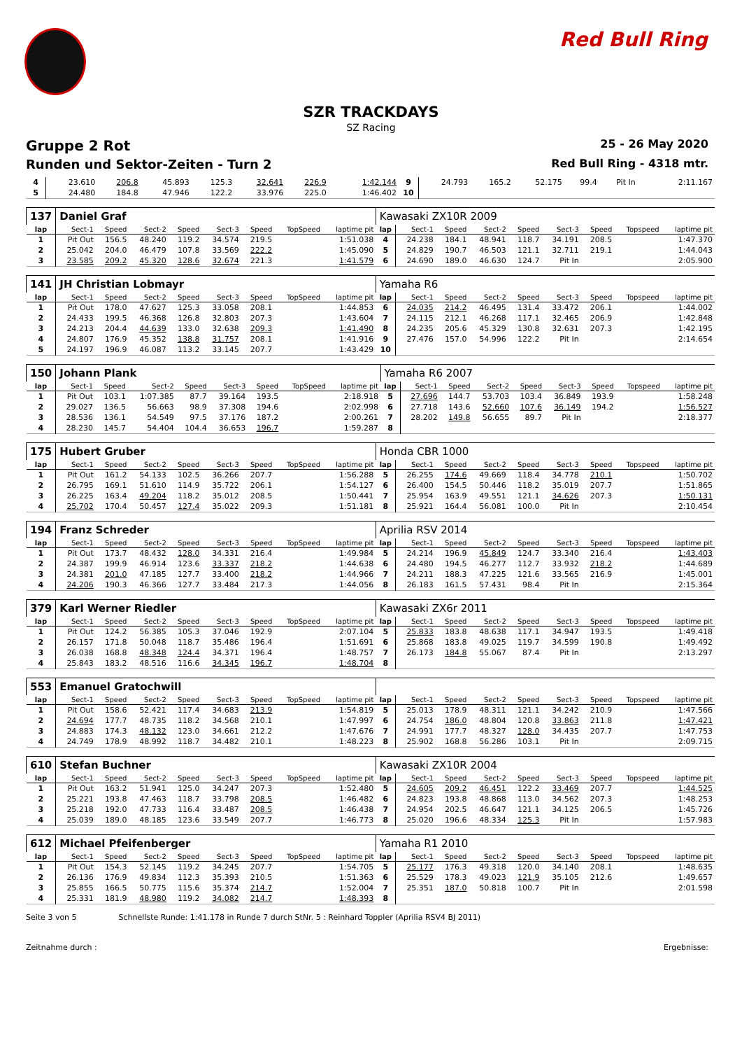Red Bull Ring
SZR TRACKDAYS
SZ Racing
Gruppe 2 Rot 25 - 26 May 2020
Runden und Sektor-Zeiten - Turn 2 Red Bull Ring - 4318 mtr.
| 4 | 23.610 | 206.8 | 45.893 | 125.3 | 32.641 | 226.9 | | 1:42.144 | 9 | 24.793 | 165.2 | 52.175 | 99.4 | Pit In | | | 2:11.167 |
| 5 | 24.480 | 184.8 | 47.946 | 122.2 | 33.976 | 225.0 | | 1:46.402 | 10 | | | | | | | | |
| 137 | Daniel Graf | | | | | | | | Kawasaki ZX10R 2009 | | | | | | | | |
| lap | Sect-1 | Speed | Sect-2 | Speed | Sect-3 | Speed | TopSpeed | laptime pit | lap | Sect-1 | Speed | Sect-2 | Speed | Sect-3 | Speed | Topspeed | laptime pit |
| 1 | Pit Out | 156.5 | 48.240 | 119.2 | 34.574 | 219.5 | | 1:51.038 | 4 | 24.238 | 184.1 | 48.941 | 118.7 | 34.191 | 208.5 | | 1:47.370 |
| 2 | 25.042 | 204.0 | 46.479 | 107.8 | 33.569 | 222.2 | | 1:45.090 | 5 | 24.829 | 190.7 | 46.503 | 121.1 | 32.711 | 219.1 | | 1:44.043 |
| 3 | 23.585 | 209.2 | 45.320 | 128.6 | 32.674 | 221.3 | | 1:41.579 | 6 | 24.690 | 189.0 | 46.630 | 124.7 | Pit In | | | 2:05.900 |
| 141 | JH Christian Lobmayr | | | | | | | | Yamaha R6 | | | | | | | | |
| lap | Sect-1 | Speed | Sect-2 | Speed | Sect-3 | Speed | TopSpeed | laptime pit | lap | Sect-1 | Speed | Sect-2 | Speed | Sect-3 | Speed | Topspeed | laptime pit |
| 1 | Pit Out | 178.0 | 47.627 | 125.3 | 33.058 | 208.1 | | 1:44.853 | 6 | 24.035 | 214.2 | 46.495 | 131.4 | 33.472 | 206.1 | | 1:44.002 |
| 2 | 24.433 | 199.5 | 46.368 | 126.8 | 32.803 | 207.3 | | 1:43.604 | 7 | 24.115 | 212.1 | 46.268 | 117.1 | 32.465 | 206.9 | | 1:42.848 |
| 3 | 24.213 | 204.4 | 44.639 | 133.0 | 32.638 | 209.3 | | 1:41.490 | 8 | 24.235 | 205.6 | 45.329 | 130.8 | 32.631 | 207.3 | | 1:42.195 |
| 4 | 24.807 | 176.9 | 45.352 | 138.8 | 31.757 | 208.1 | | 1:41.916 | 9 | 27.476 | 157.0 | 54.996 | 122.2 | Pit In | | | 2:14.654 |
| 5 | 24.197 | 196.9 | 46.087 | 113.2 | 33.145 | 207.7 | | 1:43.429 | 10 | | | | | | | | |
| 150 | Johann Plank | | | | | | | | Yamaha R6 2007 | | | | | | | | |
| lap | Sect-1 | Speed | Sect-2 | Speed | Sect-3 | Speed | TopSpeed | laptime pit | lap | Sect-1 | Speed | Sect-2 | Speed | Sect-3 | Speed | Topspeed | laptime pit |
| 1 | Pit Out | 103.1 | 1:07.385 | 87.7 | 39.164 | 193.5 | | 2:18.918 | 5 | 27.696 | 144.7 | 53.703 | 103.4 | 36.849 | 193.9 | | 1:58.248 |
| 2 | 29.027 | 136.5 | 56.663 | 98.9 | 37.308 | 194.6 | | 2:02.998 | 6 | 27.718 | 143.6 | 52.660 | 107.6 | 36.149 | 194.2 | | 1:56.527 |
| 3 | 28.536 | 136.1 | 54.549 | 97.5 | 37.176 | 187.2 | | 2:00.261 | 7 | 28.202 | 149.8 | 56.655 | 89.7 | Pit In | | | 2:18.377 |
| 4 | 28.230 | 145.7 | 54.404 | 104.4 | 36.653 | 196.7 | | 1:59.287 | 8 | | | | | | | | |
| 175 | Hubert Gruber | | | | | | | | Honda CBR 1000 | | | | | | | | |
| lap | Sect-1 | Speed | Sect-2 | Speed | Sect-3 | Speed | TopSpeed | laptime pit | lap | Sect-1 | Speed | Sect-2 | Speed | Sect-3 | Speed | Topspeed | laptime pit |
| 1 | Pit Out | 161.2 | 54.133 | 102.5 | 36.266 | 207.7 | | 1:56.288 | 5 | 26.255 | 174.6 | 49.669 | 118.4 | 34.778 | 210.1 | | 1:50.702 |
| 2 | 26.795 | 169.1 | 51.610 | 114.9 | 35.722 | 206.1 | | 1:54.127 | 6 | 26.400 | 154.5 | 50.446 | 118.2 | 35.019 | 207.7 | | 1:51.865 |
| 3 | 26.225 | 163.4 | 49.204 | 118.2 | 35.012 | 208.5 | | 1:50.441 | 7 | 25.954 | 163.9 | 49.551 | 121.1 | 34.626 | 207.3 | | 1:50.131 |
| 4 | 25.702 | 170.4 | 50.457 | 127.4 | 35.022 | 209.3 | | 1:51.181 | 8 | 25.921 | 164.4 | 56.081 | 100.0 | Pit In | | | 2:10.454 |
| 194 | Franz Schreder | | | | | | | | Aprilia RSV 2014 | | | | | | | | |
| lap | Sect-1 | Speed | Sect-2 | Speed | Sect-3 | Speed | TopSpeed | laptime pit | lap | Sect-1 | Speed | Sect-2 | Speed | Sect-3 | Speed | Topspeed | laptime pit |
| 1 | Pit Out | 173.7 | 48.432 | 128.0 | 34.331 | 216.4 | | 1:49.984 | 5 | 24.214 | 196.9 | 45.849 | 124.7 | 33.340 | 216.4 | | 1:43.403 |
| 2 | 24.387 | 199.9 | 46.914 | 123.6 | 33.337 | 218.2 | | 1:44.638 | 6 | 24.480 | 194.5 | 46.277 | 112.7 | 33.932 | 218.2 | | 1:44.689 |
| 3 | 24.381 | 201.0 | 47.185 | 127.7 | 33.400 | 218.2 | | 1:44.966 | 7 | 24.211 | 188.3 | 47.225 | 121.6 | 33.565 | 216.9 | | 1:45.001 |
| 4 | 24.206 | 190.3 | 46.366 | 127.7 | 33.484 | 217.3 | | 1:44.056 | 8 | 26.183 | 161.5 | 57.431 | 98.4 | Pit In | | | 2:15.364 |
| 379 | Karl Werner Riedler | | | | | | | | Kawasaki ZX6r 2011 | | | | | | | | |
| lap | Sect-1 | Speed | Sect-2 | Speed | Sect-3 | Speed | TopSpeed | laptime pit | lap | Sect-1 | Speed | Sect-2 | Speed | Sect-3 | Speed | Topspeed | laptime pit |
| 1 | Pit Out | 124.2 | 56.385 | 105.3 | 37.046 | 192.9 | | 2:07.104 | 5 | 25.833 | 183.8 | 48.638 | 117.1 | 34.947 | 193.5 | | 1:49.418 |
| 2 | 26.157 | 171.8 | 50.048 | 118.7 | 35.486 | 196.4 | | 1:51.691 | 6 | 25.868 | 183.8 | 49.025 | 119.7 | 34.599 | 190.8 | | 1:49.492 |
| 3 | 26.038 | 168.8 | 48.348 | 124.4 | 34.371 | 196.4 | | 1:48.757 | 7 | 26.173 | 184.8 | 55.067 | 87.4 | Pit In | | | 2:13.297 |
| 4 | 25.843 | 183.2 | 48.516 | 116.6 | 34.345 | 196.7 | | 1:48.704 | 8 | | | | | | | | |
| 553 | Emanuel Gratochwill | | | | | | | | | | | | | | | | |
| lap | Sect-1 | Speed | Sect-2 | Speed | Sect-3 | Speed | TopSpeed | laptime pit | lap | Sect-1 | Speed | Sect-2 | Speed | Sect-3 | Speed | Topspeed | laptime pit |
| 1 | Pit Out | 158.6 | 52.421 | 117.4 | 34.683 | 213.9 | | 1:54.819 | 5 | 25.013 | 178.9 | 48.311 | 121.1 | 34.242 | 210.9 | | 1:47.566 |
| 2 | 24.694 | 177.7 | 48.735 | 118.2 | 34.568 | 210.1 | | 1:47.997 | 6 | 24.754 | 186.0 | 48.804 | 120.8 | 33.863 | 211.8 | | 1:47.421 |
| 3 | 24.883 | 174.3 | 48.132 | 123.0 | 34.661 | 212.2 | | 1:47.676 | 7 | 24.991 | 177.7 | 48.327 | 128.0 | 34.435 | 207.7 | | 1:47.753 |
| 4 | 24.749 | 178.9 | 48.992 | 118.7 | 34.482 | 210.1 | | 1:48.223 | 8 | 25.902 | 168.8 | 56.286 | 103.1 | Pit In | | | 2:09.715 |
| 610 | Stefan Buchner | | | | | | | | Kawasaki ZX10R 2004 | | | | | | | | |
| lap | Sect-1 | Speed | Sect-2 | Speed | Sect-3 | Speed | TopSpeed | laptime pit | lap | Sect-1 | Speed | Sect-2 | Speed | Sect-3 | Speed | Topspeed | laptime pit |
| 1 | Pit Out | 163.2 | 51.941 | 125.0 | 34.247 | 207.3 | | 1:52.480 | 5 | 24.605 | 209.2 | 46.451 | 122.2 | 33.469 | 207.7 | | 1:44.525 |
| 2 | 25.221 | 193.8 | 47.463 | 118.7 | 33.798 | 208.5 | | 1:46.482 | 6 | 24.823 | 193.8 | 48.868 | 113.0 | 34.562 | 207.3 | | 1:48.253 |
| 3 | 25.218 | 192.0 | 47.733 | 116.4 | 33.487 | 208.5 | | 1:46.438 | 7 | 24.954 | 202.5 | 46.647 | 121.1 | 34.125 | 206.5 | | 1:45.726 |
| 4 | 25.039 | 189.0 | 48.185 | 123.6 | 33.549 | 207.7 | | 1:46.773 | 8 | 25.020 | 196.6 | 48.334 | 125.3 | Pit In | | | 1:57.983 |
| 612 | Michael Pfeifenberger | | | | | | | | Yamaha R1 2010 | | | | | | | | |
| lap | Sect-1 | Speed | Sect-2 | Speed | Sect-3 | Speed | TopSpeed | laptime pit | lap | Sect-1 | Speed | Sect-2 | Speed | Sect-3 | Speed | Topspeed | laptime pit |
| 1 | Pit Out | 154.3 | 52.145 | 119.2 | 34.245 | 207.7 | | 1:54.705 | 5 | 25.177 | 176.3 | 49.318 | 120.0 | 34.140 | 208.1 | | 1:48.635 |
| 2 | 26.136 | 176.9 | 49.834 | 112.3 | 35.393 | 210.5 | | 1:51.363 | 6 | 25.529 | 178.3 | 49.023 | 121.9 | 35.105 | 212.6 | | 1:49.657 |
| 3 | 25.855 | 166.5 | 50.775 | 115.6 | 35.374 | 214.7 | | 1:52.004 | 7 | 25.351 | 187.0 | 50.818 | 100.7 | Pit In | | | 2:01.598 |
| 4 | 25.331 | 181.9 | 48.980 | 119.2 | 34.082 | 214.7 | | 1:48.393 | 8 | | | | | | | | |
Seite 3 von 5 Schnellste Runde: 1:41.178 in Runde 7 durch StNr. 5 : Reinhard Toppler (Aprilia RSV4 BJ 2011)
Zeitnahme durch : Ergebnisse: